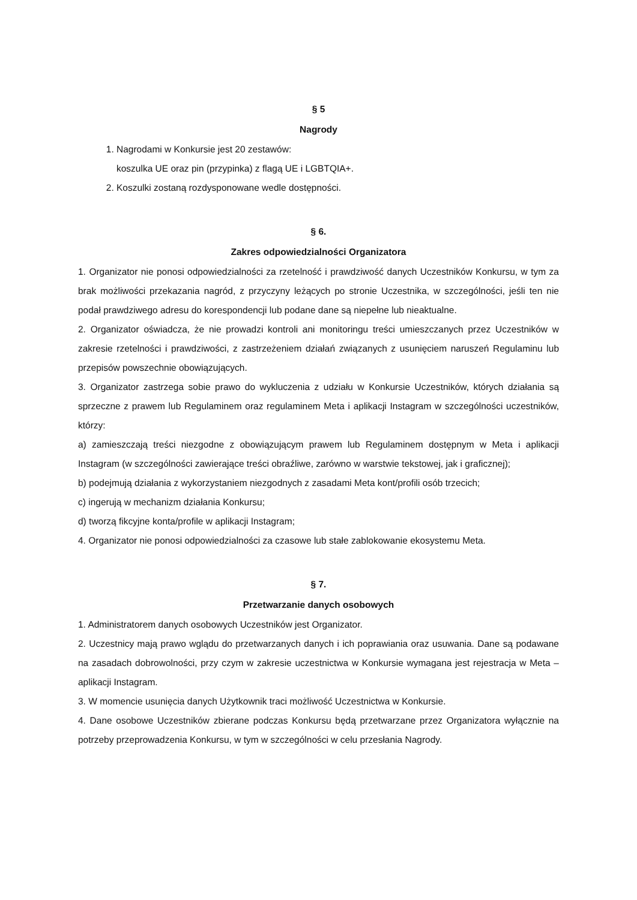§ 5
Nagrody
1. Nagrodami w Konkursie jest 20 zestawów:
koszulka UE oraz pin (przypinka) z flagą UE i LGBTQIA+.
2. Koszulki zostaną rozdysponowane wedle dostępności.
§ 6.
Zakres odpowiedzialności Organizatora
1. Organizator nie ponosi odpowiedzialności za rzetelność i prawdziwość danych Uczestników Konkursu, w tym za brak możliwości przekazania nagród, z przyczyny leżących po stronie Uczestnika, w szczególności, jeśli ten nie podał prawdziwego adresu do korespondencji lub podane dane są niepełne lub nieaktualne.
2. Organizator oświadcza, że nie prowadzi kontroli ani monitoringu treści umieszczanych przez Uczestników w zakresie rzetelności i prawdziwości, z zastrzeżeniem działań związanych z usunięciem naruszeń Regulaminu lub przepisów powszechnie obowiązujących.
3. Organizator zastrzega sobie prawo do wykluczenia z udziału w Konkursie Uczestników, których działania są sprzeczne z prawem lub Regulaminem oraz regulaminem Meta i aplikacji Instagram w szczególności uczestników, którzy:
a) zamieszczają treści niezgodne z obowiązującym prawem lub Regulaminem dostępnym w Meta i aplikacji Instagram (w szczególności zawierające treści obraźliwe, zarówno w warstwie tekstowej, jak i graficznej);
b) podejmują działania z wykorzystaniem niezgodnych z zasadami Meta kont/profili osób trzecich;
c) ingerują w mechanizm działania Konkursu;
d) tworzą fikcyjne konta/profile w aplikacji Instagram;
4. Organizator nie ponosi odpowiedzialności za czasowe lub stałe zablokowanie ekosystemu Meta.
§ 7.
Przetwarzanie danych osobowych
1. Administratorem danych osobowych Uczestników jest Organizator.
2. Uczestnicy mają prawo wglądu do przetwarzanych danych i ich poprawiania oraz usuwania. Dane są podawane na zasadach dobrowolności, przy czym w zakresie uczestnictwa w Konkursie wymagana jest rejestracja w Meta – aplikacji Instagram.
3. W momencie usunięcia danych Użytkownik traci możliwość Uczestnictwa w Konkursie.
4. Dane osobowe Uczestników zbierane podczas Konkursu będą przetwarzane przez Organizatora wyłącznie na potrzeby przeprowadzenia Konkursu, w tym w szczególności w celu przesłania Nagrody.